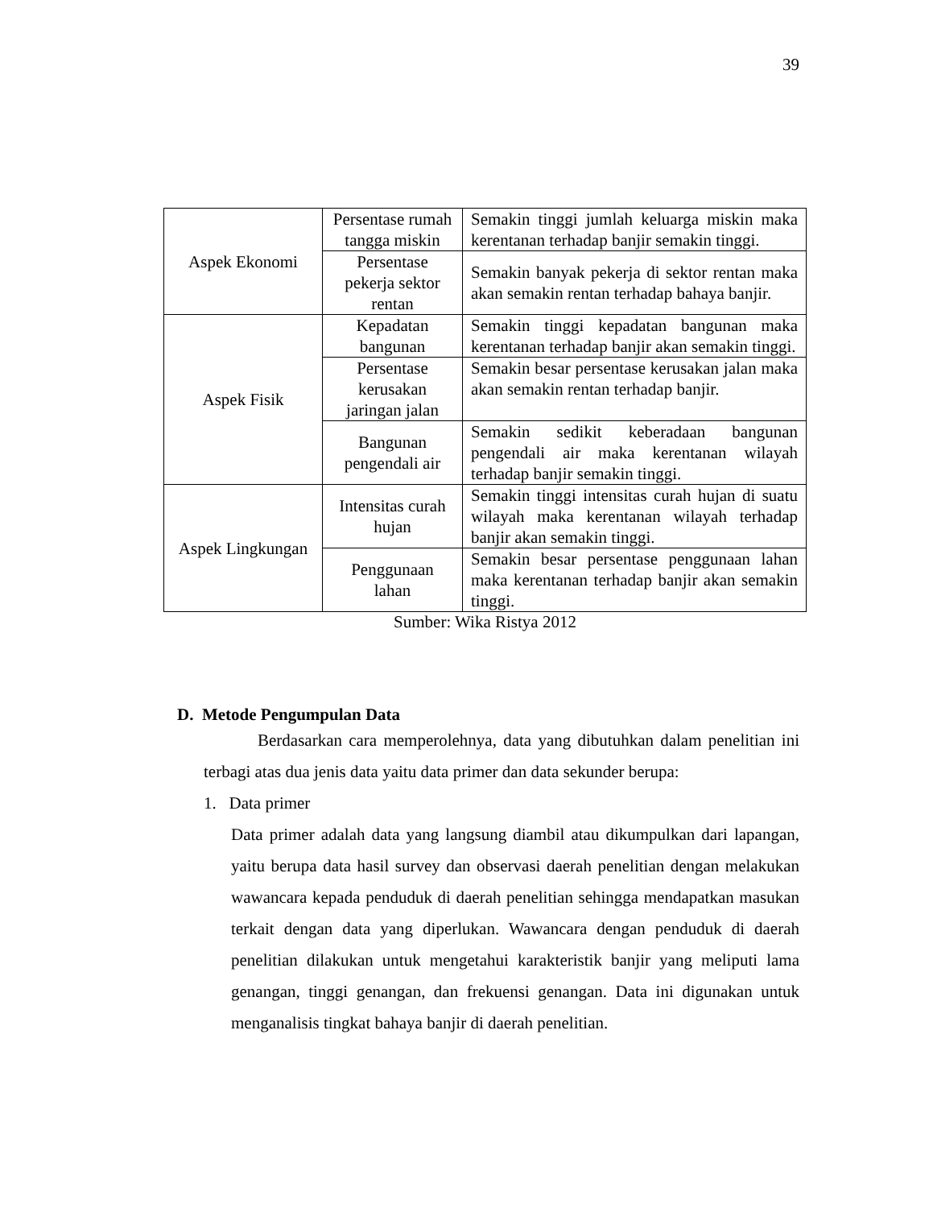39
| Aspek Ekonomi | Persentase rumah tangga miskin | Semakin tinggi jumlah keluarga miskin maka kerentanan terhadap banjir semakin tinggi. |
| | Persentase pekerja sektor rentan | Semakin banyak pekerja di sektor rentan maka akan semakin rentan terhadap bahaya banjir. |
| Aspek Fisik | Kepadatan bangunan | Semakin tinggi kepadatan bangunan maka kerentanan terhadap banjir akan semakin tinggi. |
| | Persentase kerusakan jaringan jalan | Semakin besar persentase kerusakan jalan maka akan semakin rentan terhadap banjir. |
| | Bangunan pengendali air | Semakin sedikit keberadaan bangunan pengendali air maka kerentanan wilayah terhadap banjir semakin tinggi. |
| Aspek Lingkungan | Intensitas curah hujan | Semakin tinggi intensitas curah hujan di suatu wilayah maka kerentanan wilayah terhadap banjir akan semakin tinggi. |
| | Penggunaan lahan | Semakin besar persentase penggunaan lahan maka kerentanan terhadap banjir akan semakin tinggi. |
Sumber: Wika Ristya 2012
D. Metode Pengumpulan Data
Berdasarkan cara memperolehnya, data yang dibutuhkan dalam penelitian ini terbagi atas dua jenis data yaitu data primer dan data sekunder berupa:
1. Data primer
Data primer adalah data yang langsung diambil atau dikumpulkan dari lapangan, yaitu berupa data hasil survey dan observasi daerah penelitian dengan melakukan wawancara kepada penduduk di daerah penelitian sehingga mendapatkan masukan terkait dengan data yang diperlukan. Wawancara dengan penduduk di daerah penelitian dilakukan untuk mengetahui karakteristik banjir yang meliputi lama genangan, tinggi genangan, dan frekuensi genangan. Data ini digunakan untuk menganalisis tingkat bahaya banjir di daerah penelitian.